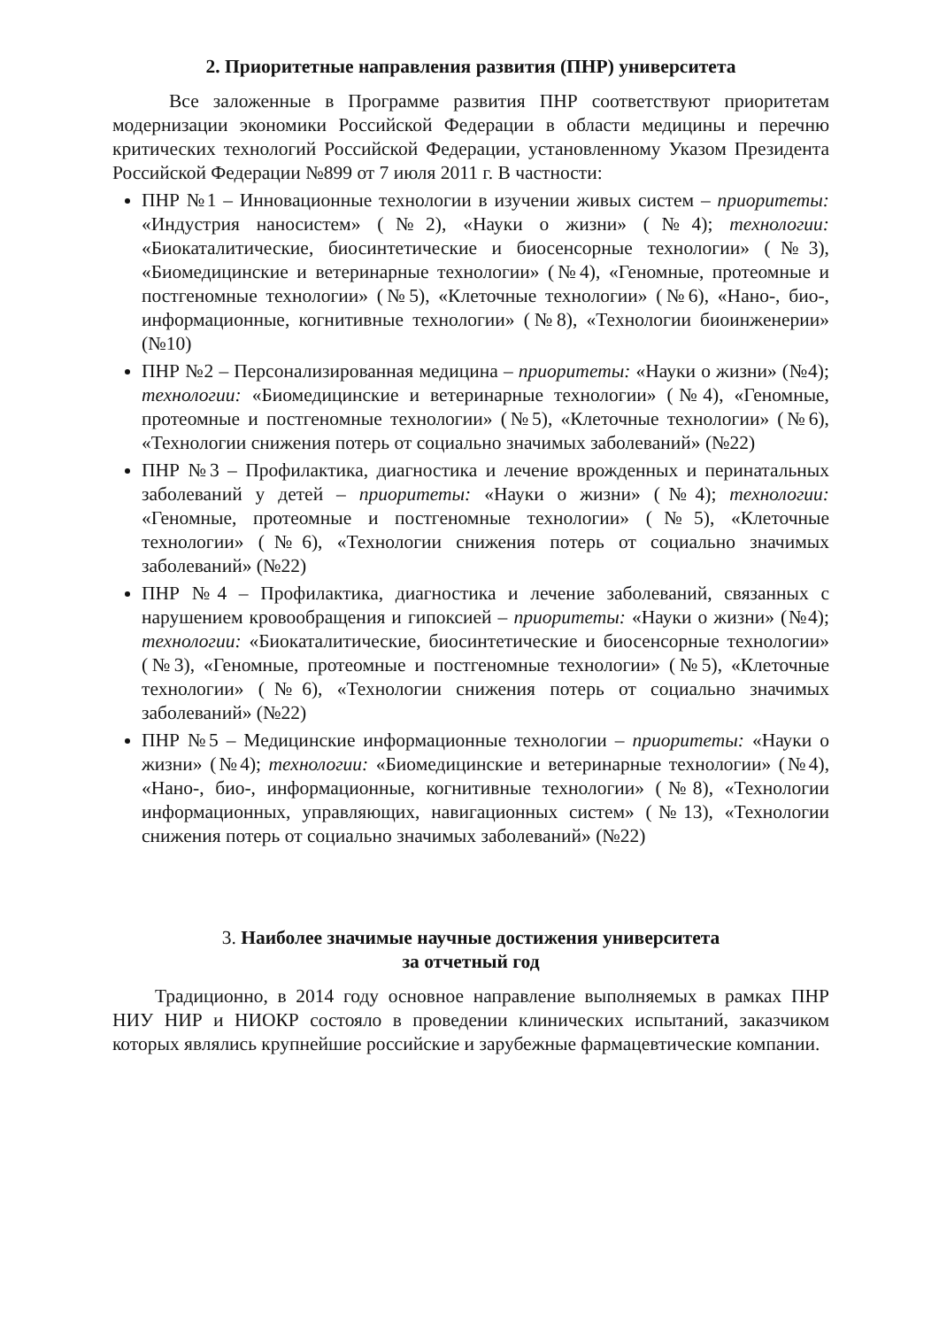2. Приоритетные направления развития (ПНР) университета
Все заложенные в Программе развития ПНР соответствуют приоритетам модернизации экономики Российской Федерации в области медицины и перечню критических технологий Российской Федерации, установленному Указом Президента Российской Федерации №899 от 7 июля 2011 г. В частности:
ПНР №1 – Инновационные технологии в изучении живых систем – приоритеты: «Индустрия наносистем» (№2), «Науки о жизни» (№4); технологии: «Биокаталитические, биосинтетические и биосенсорные технологии» (№3), «Биомедицинские и ветеринарные технологии» (№4), «Геномные, протеомные и постгеномные технологии» (№5), «Клеточные технологии» (№6), «Нано-, био-, информационные, когнитивные технологии» (№8), «Технологии биоинженерии» (№10)
ПНР №2 – Персонализированная медицина – приоритеты: «Науки о жизни» (№4); технологии: «Биомедицинские и ветеринарные технологии» (№4), «Геномные, протеомные и постгеномные технологии» (№5), «Клеточные технологии» (№6), «Технологии снижения потерь от социально значимых заболеваний» (№22)
ПНР №3 – Профилактика, диагностика и лечение врожденных и перинатальных заболеваний у детей – приоритеты: «Науки о жизни» (№4); технологии: «Геномные, протеомные и постгеномные технологии» (№5), «Клеточные технологии» (№6), «Технологии снижения потерь от социально значимых заболеваний» (№22)
ПНР №4 – Профилактика, диагностика и лечение заболеваний, связанных с нарушением кровообращения и гипоксией – приоритеты: «Науки о жизни» (№4); технологии: «Биокаталитические, биосинтетические и биосенсорные технологии» (№3), «Геномные, протеомные и постгеномные технологии» (№5), «Клеточные технологии» (№6), «Технологии снижения потерь от социально значимых заболеваний» (№22)
ПНР №5 – Медицинские информационные технологии – приоритеты: «Науки о жизни» (№4); технологии: «Биомедицинские и ветеринарные технологии» (№4), «Нано-, био-, информационные, когнитивные технологии» (№8), «Технологии информационных, управляющих, навигационных систем» (№13), «Технологии снижения потерь от социально значимых заболеваний» (№22)
3. Наиболее значимые научные достижения университета
за отчетный год
Традиционно, в 2014 году основное направление выполняемых в рамках ПНР НИУ НИР и НИОКР состояло в проведении клинических испытаний, заказчиком которых являлись крупнейшие российские и зарубежные фармацевтические компании.